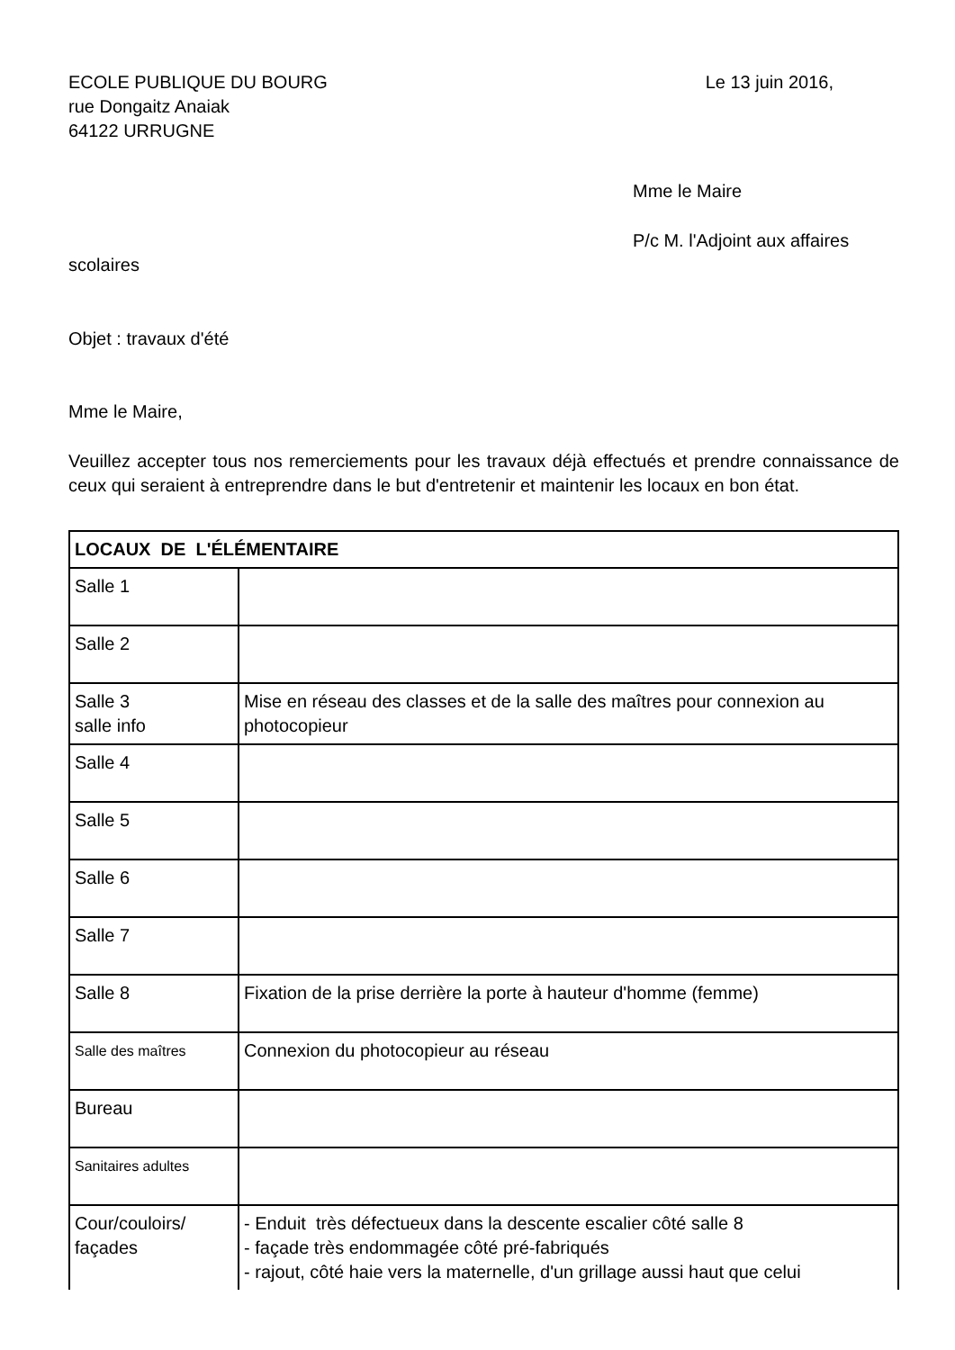ECOLE PUBLIQUE DU BOURG
rue Dongaitz Anaiak
64122 URRUGNE
Le 13 juin 2016,
Mme le Maire
P/c M. l'Adjoint aux affaires
scolaires
Objet : travaux d'été
Mme le Maire,
Veuillez accepter tous nos remerciements pour les travaux déjà effectués et prendre connaissance de ceux qui seraient à entreprendre dans le but d'entretenir et maintenir les locaux en bon état.
| LOCAUX DE L'ÉLÉMENTAIRE | |
| --- | --- |
| Salle 1 | |
| Salle 2 | |
| Salle 3 salle info | Mise en réseau des classes et de la salle des maîtres pour connexion au photocopieur |
| Salle 4 | |
| Salle 5 | |
| Salle 6 | |
| Salle 7 | |
| Salle 8 | Fixation de la prise derrière la porte à hauteur d'homme (femme) |
| Salle des maîtres | Connexion du photocopieur au réseau |
| Bureau | |
| Sanitaires adultes | |
| Cour/couloirs/ façades | - Enduit très défectueux dans la descente escalier côté salle 8 - façade très endommagée côté pré-fabriqués - rajout, côté haie vers la maternelle, d'un grillage aussi haut que celui |